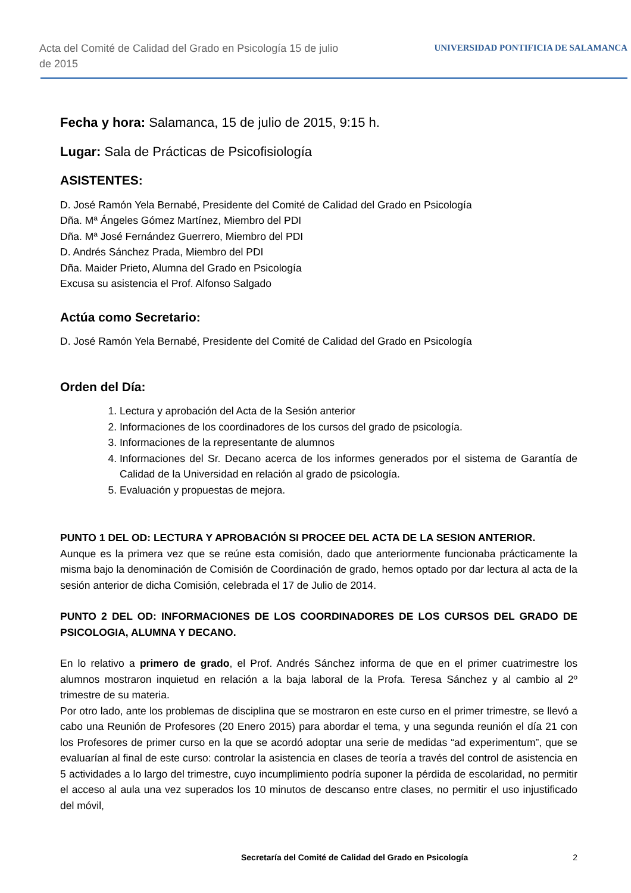Acta del Comité de Calidad del Grado en Psicología 15 de julio de 2015
UNIVERSIDAD PONTIFICIA DE SALAMANCA
Fecha y hora: Salamanca, 15 de julio de 2015, 9:15 h.
Lugar: Sala de Prácticas de Psicofisiología
ASISTENTES:
D. José Ramón Yela Bernabé, Presidente del Comité de Calidad del Grado en Psicología
Dña. Mª Ángeles Gómez Martínez, Miembro del PDI
Dña. Mª José Fernández Guerrero, Miembro del PDI
D. Andrés Sánchez Prada, Miembro del PDI
Dña. Maider Prieto, Alumna del Grado en Psicología
Excusa su asistencia el Prof. Alfonso Salgado
Actúa como Secretario:
D. José Ramón Yela Bernabé, Presidente del Comité de Calidad del Grado en Psicología
Orden del Día:
1. Lectura y aprobación del Acta de la Sesión anterior
2. Informaciones de los coordinadores de los cursos del grado de psicología.
3. Informaciones de la representante de alumnos
4. Informaciones del Sr. Decano acerca de los informes generados por el sistema de Garantía de Calidad de la Universidad en relación al grado de psicología.
5. Evaluación y propuestas de mejora.
PUNTO 1 DEL OD: LECTURA Y APROBACIÓN SI PROCEE DEL ACTA DE LA SESION ANTERIOR.
Aunque es la primera vez que se reúne esta comisión, dado que anteriormente funcionaba prácticamente la misma bajo la denominación de Comisión de Coordinación de grado, hemos optado por dar lectura al acta de la sesión anterior de dicha Comisión, celebrada el 17 de Julio de 2014.
PUNTO 2 DEL OD: INFORMACIONES DE LOS COORDINADORES DE LOS CURSOS DEL GRADO DE PSICOLOGIA, ALUMNA Y DECANO.
En lo relativo a primero de grado, el Prof. Andrés Sánchez informa de que en el primer cuatrimestre los alumnos mostraron inquietud en relación a la baja laboral de la Profa. Teresa Sánchez y al cambio al 2º trimestre de su materia.
Por otro lado, ante los problemas de disciplina que se mostraron en este curso en el primer trimestre, se llevó a cabo una Reunión de Profesores (20 Enero 2015) para abordar el tema, y una segunda reunión el día 21 con los Profesores de primer curso en la que se acordó adoptar una serie de medidas “ad experimentum”, que se evaluarían al final de este curso: controlar la asistencia en clases de teoría a través del control de asistencia en 5 actividades a lo largo del trimestre, cuyo incumplimiento podría suponer la pérdida de escolaridad, no permitir el acceso al aula una vez superados los 10 minutos de descanso entre clases, no permitir el uso injustificado del móvil,
Secretaría del Comité de Calidad del Grado en Psicología 2